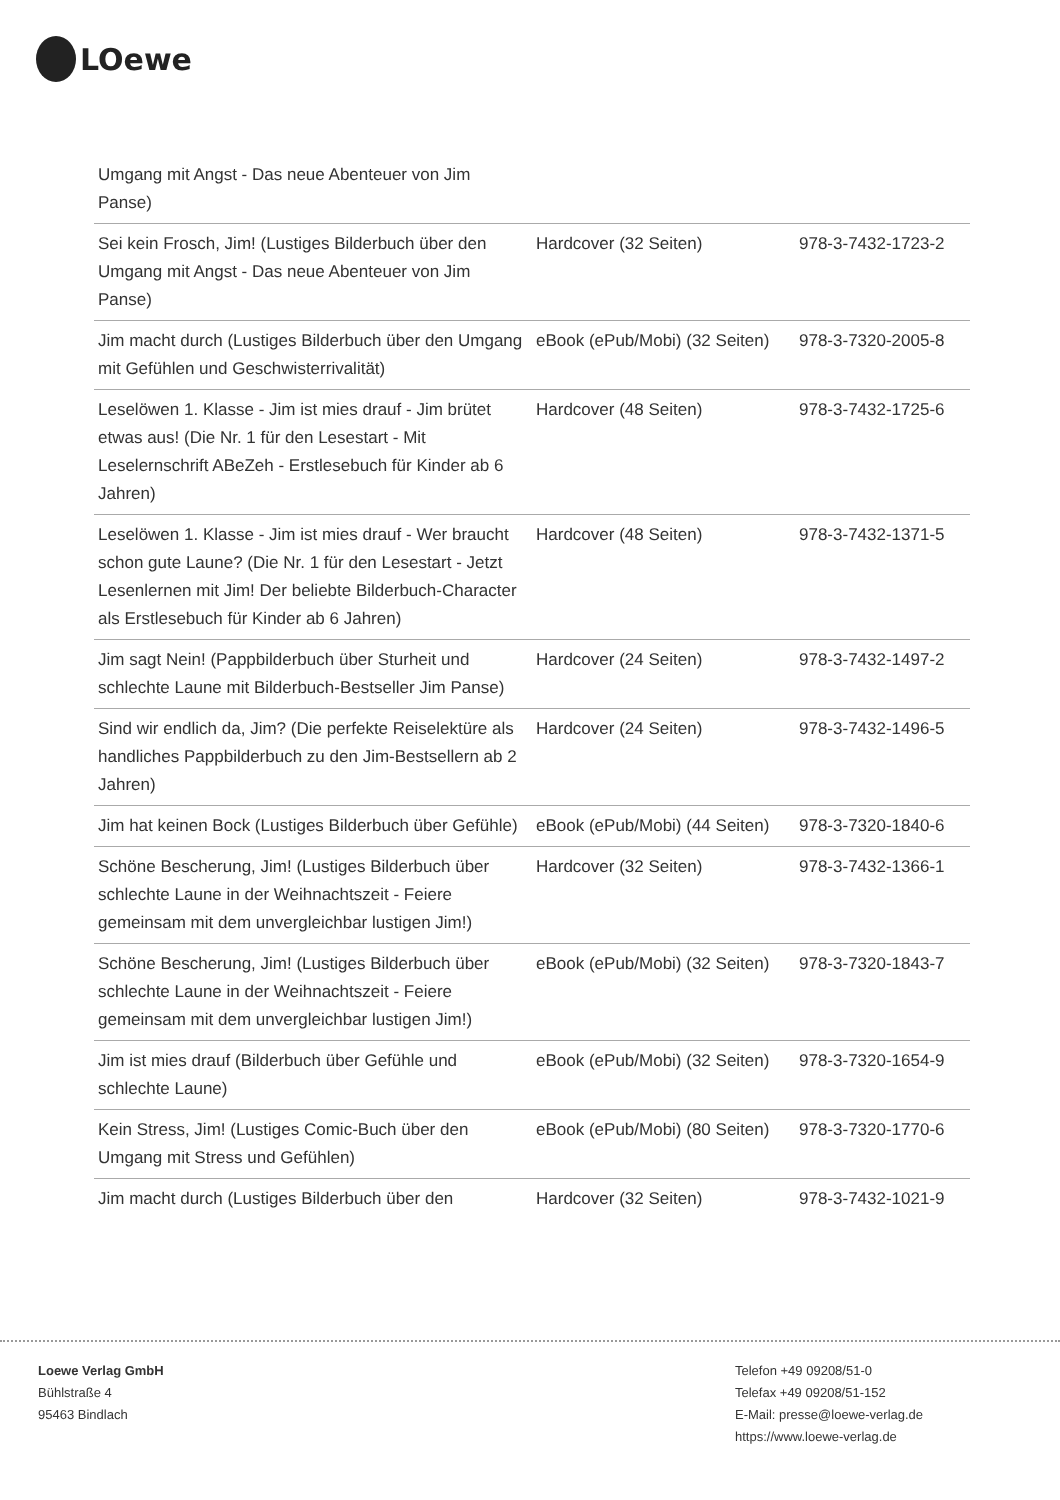LOewe
| Umgang mit Angst - Das neue Abenteuer von Jim Panse) | | |
| Sei kein Frosch, Jim! (Lustiges Bilderbuch über den Umgang mit Angst - Das neue Abenteuer von Jim Panse) | Hardcover (32 Seiten) | 978-3-7432-1723-2 |
| Jim macht durch (Lustiges Bilderbuch über den Umgang mit Gefühlen und Geschwisterrivalität) | eBook (ePub/Mobi) (32 Seiten) | 978-3-7320-2005-8 |
| Leselöwen 1. Klasse - Jim ist mies drauf - Jim brütet etwas aus! (Die Nr. 1 für den Lesestart - Mit Leselernschrift ABeZeh - Erstlesebuch für Kinder ab 6 Jahren) | Hardcover (48 Seiten) | 978-3-7432-1725-6 |
| Leselöwen 1. Klasse - Jim ist mies drauf - Wer braucht schon gute Laune? (Die Nr. 1 für den Lesestart - Jetzt Lesenlernen mit Jim! Der beliebte Bilderbuch-Character als Erstlesebuch für Kinder ab 6 Jahren) | Hardcover (48 Seiten) | 978-3-7432-1371-5 |
| Jim sagt Nein! (Pappbilderbuch über Sturheit und schlechte Laune mit Bilderbuch-Bestseller Jim Panse) | Hardcover (24 Seiten) | 978-3-7432-1497-2 |
| Sind wir endlich da, Jim? (Die perfekte Reiselektüre als handliches Pappbilderbuch zu den Jim-Bestsellern ab 2 Jahren) | Hardcover (24 Seiten) | 978-3-7432-1496-5 |
| Jim hat keinen Bock (Lustiges Bilderbuch über Gefühle) | eBook (ePub/Mobi) (44 Seiten) | 978-3-7320-1840-6 |
| Schöne Bescherung, Jim! (Lustiges Bilderbuch über schlechte Laune in der Weihnachtszeit - Feiere gemeinsam mit dem unvergleichbar lustigen Jim!) | Hardcover (32 Seiten) | 978-3-7432-1366-1 |
| Schöne Bescherung, Jim! (Lustiges Bilderbuch über schlechte Laune in der Weihnachtszeit - Feiere gemeinsam mit dem unvergleichbar lustigen Jim!) | eBook (ePub/Mobi) (32 Seiten) | 978-3-7320-1843-7 |
| Jim ist mies drauf (Bilderbuch über Gefühle und schlechte Laune) | eBook (ePub/Mobi) (32 Seiten) | 978-3-7320-1654-9 |
| Kein Stress, Jim! (Lustiges Comic-Buch über den Umgang mit Stress und Gefühlen) | eBook (ePub/Mobi) (80 Seiten) | 978-3-7320-1770-6 |
| Jim macht durch (Lustiges Bilderbuch über den | Hardcover (32 Seiten) | 978-3-7432-1021-9 |
Loewe Verlag GmbH
Bühlstraße 4
95463 Bindlach
Telefon +49 09208/51-0
Telefax +49 09208/51-152
E-Mail: presse@loewe-verlag.de
https://www.loewe-verlag.de